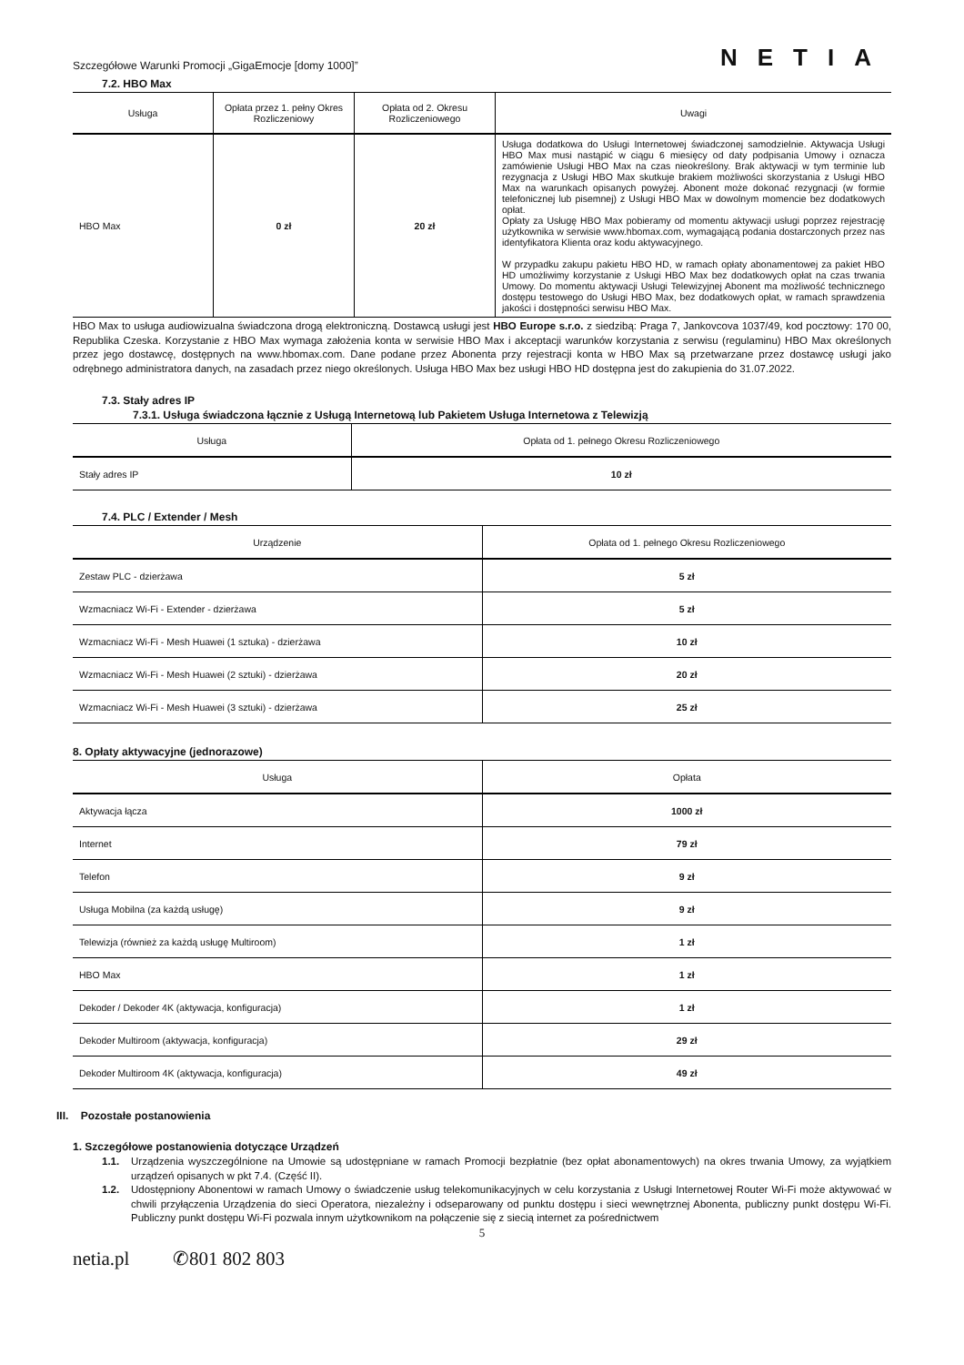Szczegółowe Warunki Promocji „GigaEmocje [domy 1000]”
NETIA
7.2. HBO Max
| Usługa | Opłata przez 1. pełny Okres Rozliczeniowy | Opłata od 2. Okresu Rozliczeniowego | Uwagi |
| --- | --- | --- | --- |
| HBO Max | 0 zł | 20 zł | Usługa dodatkowa do Usługi Internetowej świadczonej samodzielnie. Aktywacja Usługi HBO Max musi nastąpić w ciągu 6 miesięcy od daty podpisania Umowy i oznacza zamówienie Usługi HBO Max na czas nieokreślony. Brak aktywacji w tym terminie lub rezygnacja z Usługi HBO Max skutkuje brakiem możliwości skorzystania z Usługi HBO Max na warunkach opisanych powyżej. Abonent może dokonać rezygnacji (w formie telefonicznej lub pisemnej) z Usługi HBO Max w dowolnym momencie bez dodatkowych opłat. Opłaty za Usługę HBO Max pobieramy od momentu aktywacji usługi poprzez rejestrację użytkownika w serwisie www.hbomax.com, wymagającą podania dostarczonych przez nas identyfikatora Klienta oraz kodu aktywacyjnego. W przypadku zakupu pakietu HBO HD, w ramach opłaty abonamentowej za pakiet HBO HD umożliwimy korzystanie z Usługi HBO Max bez dodatkowych opłat na czas trwania Umowy. Do momentu aktywacji Usługi Telewizyjnej Abonent ma możliwość technicznego dostępu testowego do Usługi HBO Max, bez dodatkowych opłat, w ramach sprawdzenia jakości i dostępności serwisu HBO Max. |
HBO Max to usługa audiowizualna świadczona drogą elektroniczną. Dostawcą usługi jest HBO Europe s.r.o. z siedzibą: Praga 7, Jankovcova 1037/49, kod pocztowy: 170 00, Republika Czeska. Korzystanie z HBO Max wymaga założenia konta w serwisie HBO Max i akceptacji warunków korzystania z serwisu (regulaminu) HBO Max określonych przez jego dostawcę, dostępnych na www.hbomax.com. Dane podane przez Abonenta przy rejestracji konta w HBO Max są przetwarzane przez dostawcę usługi jako odrębnego administratora danych, na zasadach przez niego określonych. Usługa HBO Max bez usługi HBO HD dostępna jest do zakupienia do 31.07.2022.
7.3. Stały adres IP
7.3.1. Usługa świadczona łącznie z Usługą Internetową lub Pakietem Usługa Internetowa z Telewizją
| Usługa | Opłata od 1. pełnego Okresu Rozliczeniowego |
| --- | --- |
| Stały adres IP | 10 zł |
7.4. PLC / Extender / Mesh
| Urządzenie | Opłata od 1. pełnego Okresu Rozliczeniowego |
| --- | --- |
| Zestaw PLC - dzierżawa | 5 zł |
| Wzmacniacz Wi-Fi - Extender - dzierżawa | 5 zł |
| Wzmacniacz Wi-Fi - Mesh Huawei (1 sztuka) - dzierżawa | 10 zł |
| Wzmacniacz Wi-Fi - Mesh Huawei (2 sztuki) - dzierżawa | 20 zł |
| Wzmacniacz Wi-Fi - Mesh Huawei (3 sztuki) - dzierżawa | 25 zł |
8. Opłaty aktywacyjne (jednorazowe)
| Usługa | Opłata |
| --- | --- |
| Aktywacja łącza | 1000 zł |
| Internet | 79 zł |
| Telefon | 9 zł |
| Usługa Mobilna (za każdą usługę) | 9 zł |
| Telewizja (również za każdą usługę Multiroom) | 1 zł |
| HBO Max | 1 zł |
| Dekoder / Dekoder 4K (aktywacja, konfiguracja) | 1 zł |
| Dekoder Multiroom (aktywacja, konfiguracja) | 29 zł |
| Dekoder Multiroom 4K (aktywacja, konfiguracja) | 49 zł |
III. Pozostałe postanowienia
1. Szczegółowe postanowienia dotyczące Urządzeń
1.1.
Urządzenia wyszczególnione na Umowie są udostępniane w ramach Promocji bezpłatnie (bez opłat abonamentowych) na okres trwania Umowy, za wyjątkiem urządzeń opisanych w pkt 7.4. (Część II).
1.2.
Udostępniony Abonentowi w ramach Umowy o świadczenie usług telekomunikacyjnych w celu korzystania z Usługi Internetowej Router Wi-Fi może aktywować w chwili przyłączenia Urządzenia do sieci Operatora, niezależny i odseparowany od punktu dostępu i sieci wewnętrznej Abonenta, publiczny punkt dostępu Wi-Fi. Publiczny punkt dostępu Wi-Fi pozwala innym użytkownikom na połączenie się z siecią internet za pośrednictwem
5
netia.pl ✆801 802 803